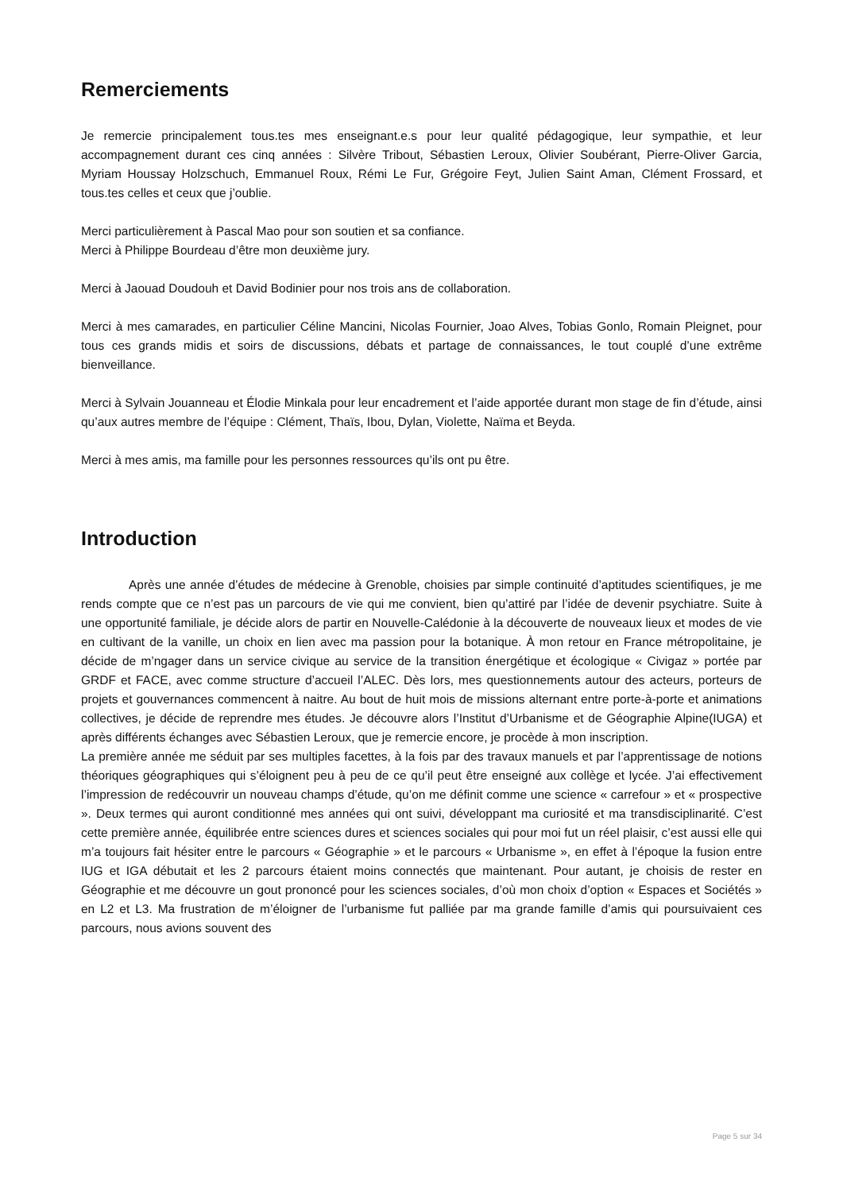Remerciements
Je remercie principalement tous.tes mes enseignant.e.s pour leur qualité pédagogique, leur sympathie, et leur accompagnement durant ces cinq années : Silvère Tribout, Sébastien Leroux, Olivier Soubérant, Pierre-Oliver Garcia, Myriam Houssay Holzschuch, Emmanuel Roux, Rémi Le Fur, Grégoire Feyt, Julien Saint Aman, Clément Frossard, et tous.tes celles et ceux que j’oublie.
Merci particulièrement à Pascal Mao pour son soutien et sa confiance.
Merci à Philippe Bourdeau d’être mon deuxième jury.
Merci à Jaouad Doudouh et David Bodinier pour nos trois ans de collaboration.
Merci à mes camarades, en particulier Céline Mancini, Nicolas Fournier, Joao Alves, Tobias Gonlo, Romain Pleignet, pour tous ces grands midis et soirs de discussions, débats et partage de connaissances, le tout couplé d’une extrême bienveillance.
Merci à Sylvain Jouanneau et Élodie Minkala pour leur encadrement et l’aide apportée durant mon stage de fin d’étude, ainsi qu’aux autres membre de l’équipe : Clément, Thaïs, Ibou, Dylan, Violette, Naïma et Beyda.
Merci à mes amis, ma famille pour les personnes ressources qu’ils ont pu être.
Introduction
Après une année d’études de médecine à Grenoble, choisies par simple continuité d’aptitudes scientifiques, je me rends compte que ce n’est pas un parcours de vie qui me convient, bien qu’attiré par l’idée de devenir psychiatre. Suite à une opportunité familiale, je décide alors de partir en Nouvelle-Calédonie à la découverte de nouveaux lieux et modes de vie en cultivant de la vanille, un choix en lien avec ma passion pour la botanique. À mon retour en France métropolitaine, je décide de m’ngager dans un service civique au service de la transition énergétique et écologique « Civigaz » portée par GRDF et FACE, avec comme structure d’accueil l’ALEC. Dès lors, mes questionnements autour des acteurs, porteurs de projets et gouvernances commencent à naitre. Au bout de huit mois de missions alternant entre porte-à-porte et animations collectives, je décide de reprendre mes études. Je découvre alors l’Institut d’Urbanisme et de Géographie Alpine(IUGA) et après différents échanges avec Sébastien Leroux, que je remercie encore, je procède à mon inscription.
La première année me séduit par ses multiples facettes, à la fois par des travaux manuels et par l’apprentissage de notions théoriques géographiques qui s’éloignent peu à peu de ce qu’il peut être enseigné aux collège et lycée. J’ai effectivement l’impression de redécouvrir un nouveau champs d’étude, qu’on me définit comme une science « carrefour » et « prospective ». Deux termes qui auront conditionné mes années qui ont suivi, développant ma curiosité et ma transdisciplinarité. C’est cette première année, équilibrée entre sciences dures et sciences sociales qui pour moi fut un réel plaisir, c’est aussi elle qui m’a toujours fait hésiter entre le parcours « Géographie » et le parcours « Urbanisme », en effet à l’époque la fusion entre IUG et IGA débutait et les 2 parcours étaient moins connectés que maintenant. Pour autant, je choisis de rester en Géographie et me découvre un gout prononcé pour les sciences sociales, d’où mon choix d’option « Espaces et Sociétés » en L2 et L3. Ma frustration de m’éloigner de l’urbanisme fut palliée par ma grande famille d’amis qui poursuivaient ces parcours, nous avions souvent des
Page 5 sur 34